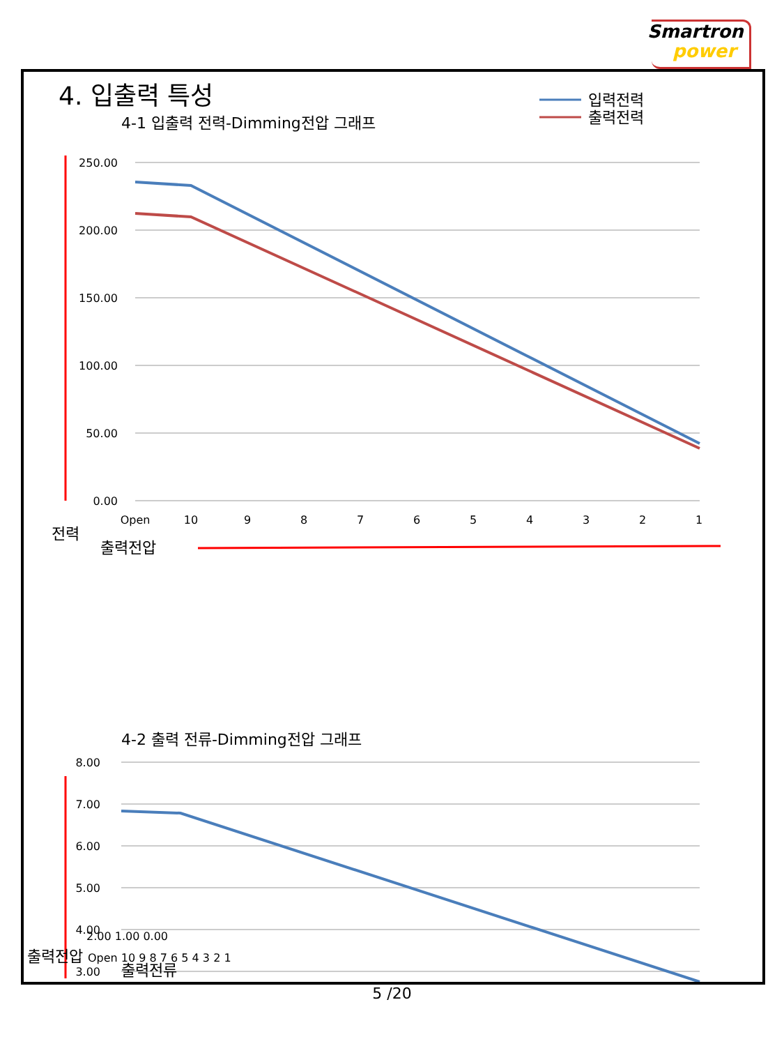Smartron
power
4. 입출력 특성
4-1 입출력 전력-Dimming전압 그래프
입력전력
출력전력
250.00
200.00
150.00
100.00
50.00
0.00
Open
10
9
8
7
6
5
4
3
2
1
전력
출력전압
4-2 출력 전류-Dimming전압 그래프
8.00
7.00
6.00
5.00
4.00
3.00
2.00 1.00 0.00
출력전압 Open 10 9 8 7 6 5 4 3 2 1
출력전류
5 /20